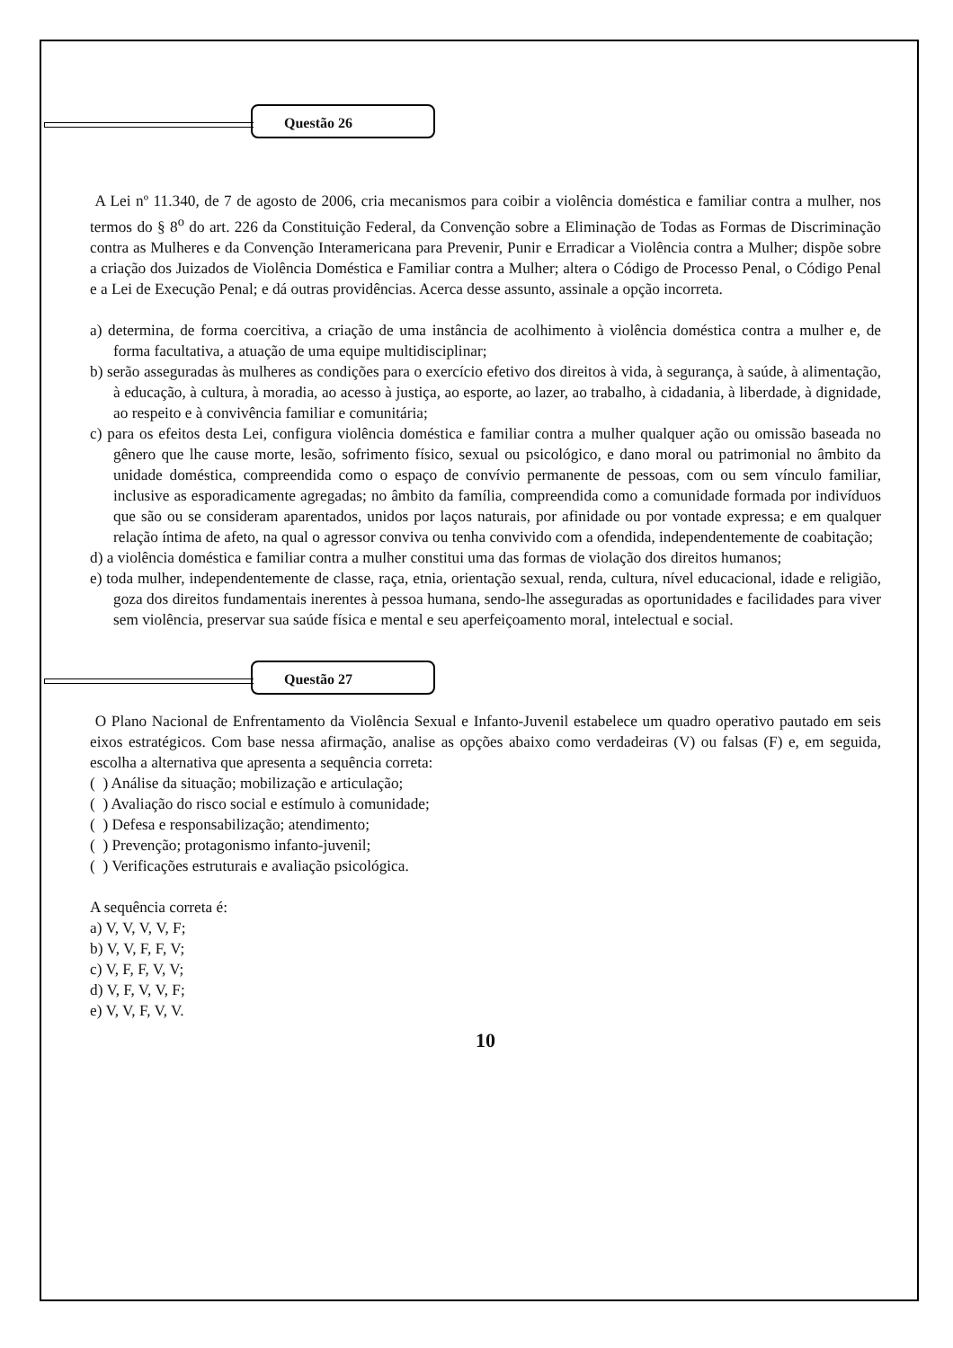Questão 26
A Lei nº 11.340, de 7 de agosto de 2006, cria mecanismos para coibir a violência doméstica e familiar contra a mulher, nos termos do § 8<sup>o</sup> do art. 226 da Constituição Federal, da Convenção sobre a Eliminação de Todas as Formas de Discriminação contra as Mulheres e da Convenção Interamericana para Prevenir, Punir e Erradicar a Violência contra a Mulher; dispõe sobre a criação dos Juizados de Violência Doméstica e Familiar contra a Mulher; altera o Código de Processo Penal, o Código Penal e a Lei de Execução Penal; e dá outras providências. Acerca desse assunto, assinale a opção incorreta.
a) determina, de forma coercitiva, a criação de uma instância de acolhimento à violência doméstica contra a mulher e, de forma facultativa, a atuação de uma equipe multidisciplinar;
b) serão asseguradas às mulheres as condições para o exercício efetivo dos direitos à vida, à segurança, à saúde, à alimentação, à educação, à cultura, à moradia, ao acesso à justiça, ao esporte, ao lazer, ao trabalho, à cidadania, à liberdade, à dignidade, ao respeito e à convivência familiar e comunitária;
c) para os efeitos desta Lei, configura violência doméstica e familiar contra a mulher qualquer ação ou omissão baseada no gênero que lhe cause morte, lesão, sofrimento físico, sexual ou psicológico, e dano moral ou patrimonial no âmbito da unidade doméstica, compreendida como o espaço de convívio permanente de pessoas, com ou sem vínculo familiar, inclusive as esporadicamente agregadas; no âmbito da família, compreendida como a comunidade formada por indivíduos que são ou se consideram aparentados, unidos por laços naturais, por afinidade ou por vontade expressa; e em qualquer relação íntima de afeto, na qual o agressor conviva ou tenha convivido com a ofendida, independentemente de coabitação;
d) a violência doméstica e familiar contra a mulher constitui uma das formas de violação dos direitos humanos;
e) toda mulher, independentemente de classe, raça, etnia, orientação sexual, renda, cultura, nível educacional, idade e religião, goza dos direitos fundamentais inerentes à pessoa humana, sendo-lhe asseguradas as oportunidades e facilidades para viver sem violência, preservar sua saúde física e mental e seu aperfeiçoamento moral, intelectual e social.
Questão 27
O Plano Nacional de Enfrentamento da Violência Sexual e Infanto-Juvenil estabelece um quadro operativo pautado em seis eixos estratégicos. Com base nessa afirmação, analise as opções abaixo como verdadeiras (V) ou falsas (F) e, em seguida, escolha a alternativa que apresenta a sequência correta:
( ) Análise da situação; mobilização e articulação;
( ) Avaliação do risco social e estímulo à comunidade;
( ) Defesa e responsabilização; atendimento;
( ) Prevenção; protagonismo infanto-juvenil;
( ) Verificações estruturais e avaliação psicológica.
A sequência correta é:
a) V, V, V, V, F;
b) V, V, F, F, V;
c) V, F, F, V, V;
d) V, F, V, V, F;
e) V, V, F, V, V.
10